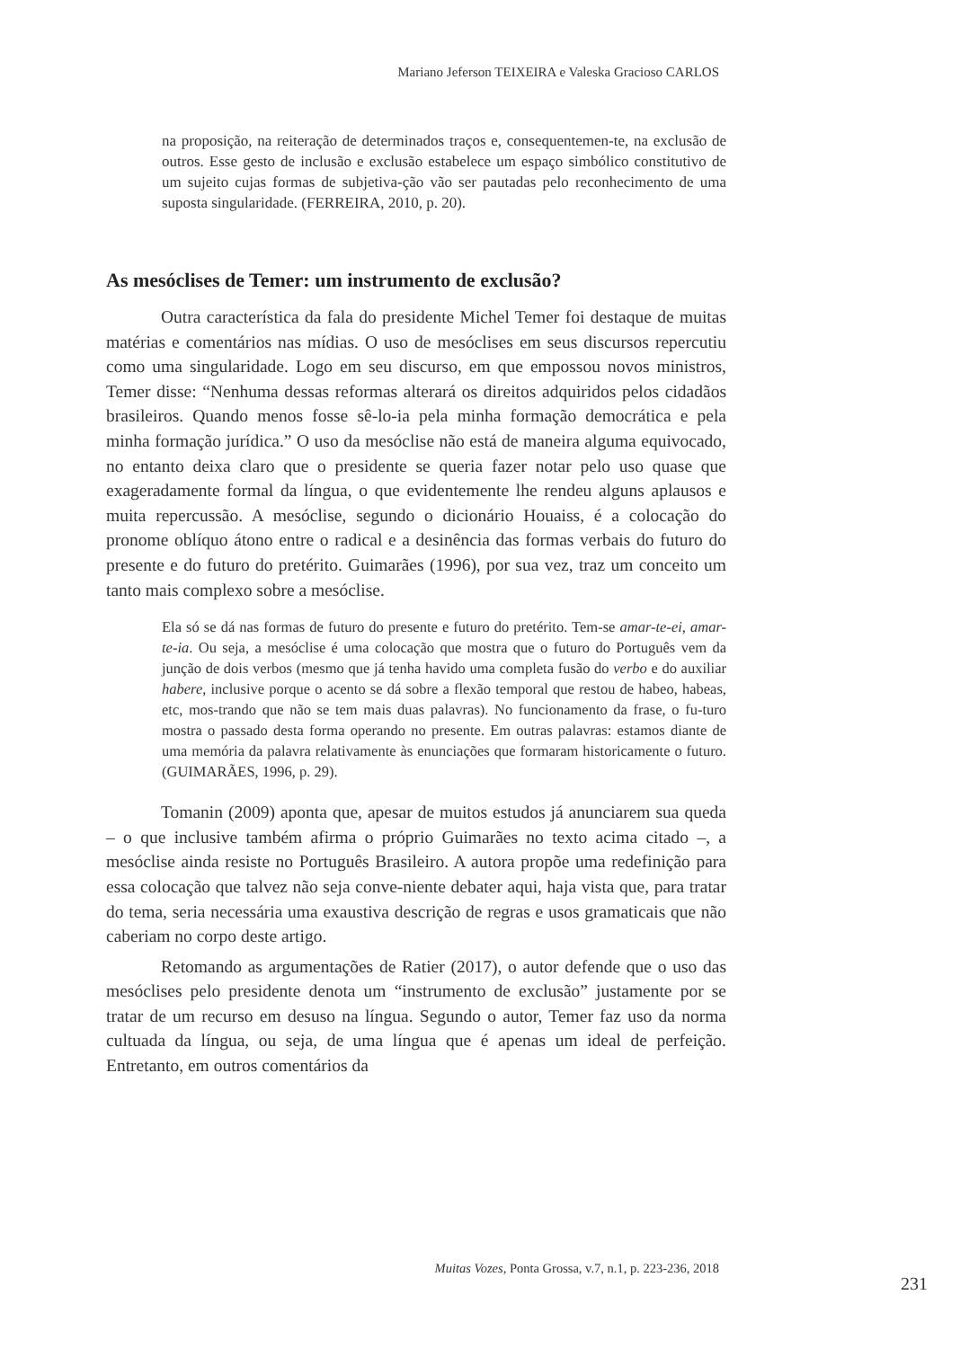Mariano Jeferson TEIXEIRA e Valeska Gracioso CARLOS
na proposição, na reiteração de determinados traços e, consequentemen-te, na exclusão de outros. Esse gesto de inclusão e exclusão estabelece um espaço simbólico constitutivo de um sujeito cujas formas de subjetiva-ção vão ser pautadas pelo reconhecimento de uma suposta singularidade. (FERREIRA, 2010, p. 20).
As mesóclises de Temer: um instrumento de exclusão?
Outra característica da fala do presidente Michel Temer foi destaque de muitas matérias e comentários nas mídias. O uso de mesóclises em seus discursos repercutiu como uma singularidade. Logo em seu discurso, em que empossou novos ministros, Temer disse: “Nenhuma dessas reformas alterará os direitos adquiridos pelos cidadãos brasileiros. Quando menos fosse sê-lo-ia pela minha formação democrática e pela minha formação jurídica.” O uso da mesóclise não está de maneira alguma equivocado, no entanto deixa claro que o presidente se queria fazer notar pelo uso quase que exageradamente formal da língua, o que evidentemente lhe rendeu alguns aplausos e muita repercussão. A mesóclise, segundo o dicionário Houaiss, é a colocação do pronome oblíquo átono entre o radical e a desinência das formas verbais do futuro do presente e do futuro do pretérito. Guimarães (1996), por sua vez, traz um conceito um tanto mais complexo sobre a mesóclise.
Ela só se dá nas formas de futuro do presente e futuro do pretérito. Tem-se amar-te-ei, amar-te-ia. Ou seja, a mesóclise é uma colocação que mostra que o futuro do Português vem da junção de dois verbos (mesmo que já tenha havido uma completa fusão do verbo e do auxiliar habere, inclusive porque o acento se dá sobre a flexão temporal que restou de habeo, habeas, etc, mos-trando que não se tem mais duas palavras). No funcionamento da frase, o fu-turo mostra o passado desta forma operando no presente. Em outras palavras: estamos diante de uma memória da palavra relativamente às enunciações que formaram historicamente o futuro. (GUIMARÃES, 1996, p. 29).
Tomanin (2009) aponta que, apesar de muitos estudos já anunciarem sua queda – o que inclusive também afirma o próprio Guimarães no texto acima citado –, a mesóclise ainda resiste no Português Brasileiro. A autora propõe uma redefinição para essa colocação que talvez não seja conve-niente debater aqui, haja vista que, para tratar do tema, seria necessária uma exaustiva descrição de regras e usos gramaticais que não caberiam no corpo deste artigo.
Retomando as argumentações de Ratier (2017), o autor defende que o uso das mesóclises pelo presidente denota um “instrumento de exclusão” justamente por se tratar de um recurso em desuso na língua. Segundo o autor, Temer faz uso da norma cultuada da língua, ou seja, de uma língua que é apenas um ideal de perfeição. Entretanto, em outros comentários da
Muitas Vozes, Ponta Grossa, v.7, n.1, p. 223-236, 2018
231